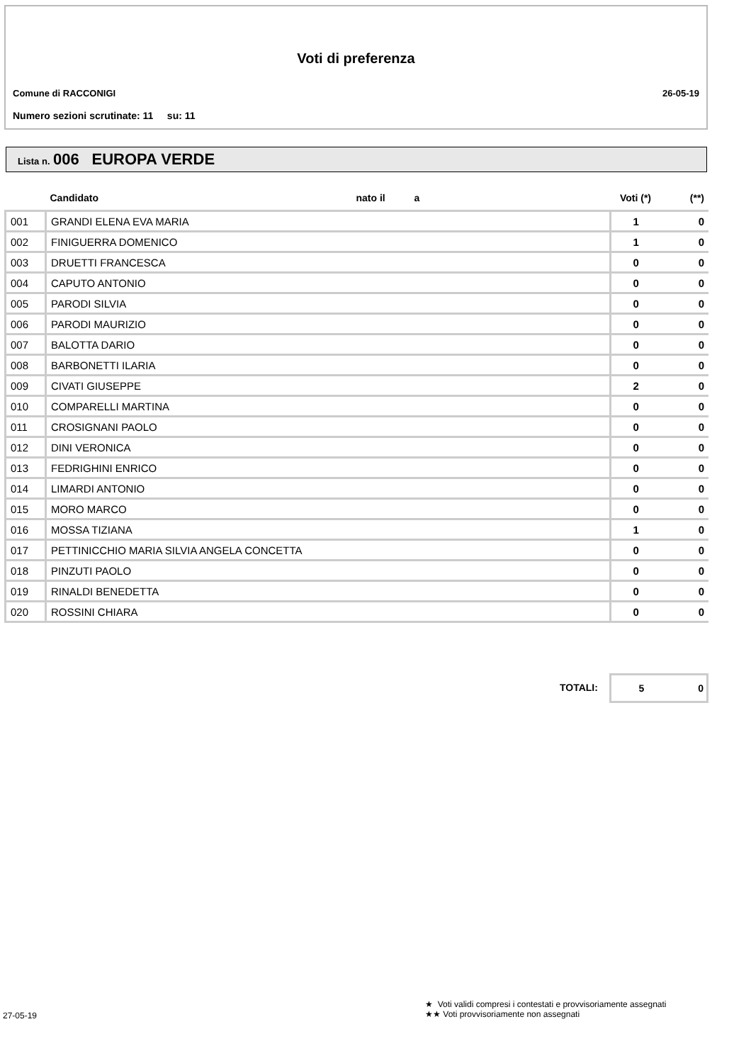Voti di preferenza
Comune di RACCONIGI 26-05-19
Numero sezioni scrutinate: 11 su: 11
Lista n. 006 EUROPA VERDE
| | Candidato | nato il | a | Voti (*) | (**) |
| --- | --- | --- | --- | --- | --- |
| 001 | GRANDI ELENA EVA MARIA | | | 1 | 0 |
| 002 | FINIGUERRA DOMENICO | | | 1 | 0 |
| 003 | DRUETTI FRANCESCA | | | 0 | 0 |
| 004 | CAPUTO ANTONIO | | | 0 | 0 |
| 005 | PARODI SILVIA | | | 0 | 0 |
| 006 | PARODI MAURIZIO | | | 0 | 0 |
| 007 | BALOTTA DARIO | | | 0 | 0 |
| 008 | BARBONETTI ILARIA | | | 0 | 0 |
| 009 | CIVATI GIUSEPPE | | | 2 | 0 |
| 010 | COMPARELLI MARTINA | | | 0 | 0 |
| 011 | CROSIGNANI PAOLO | | | 0 | 0 |
| 012 | DINI VERONICA | | | 0 | 0 |
| 013 | FEDRIGHINI ENRICO | | | 0 | 0 |
| 014 | LIMARDI ANTONIO | | | 0 | 0 |
| 015 | MORO MARCO | | | 0 | 0 |
| 016 | MOSSA TIZIANA | | | 1 | 0 |
| 017 | PETTINICCHIO MARIA SILVIA ANGELA CONCETTA | | | 0 | 0 |
| 018 | PINZUTI PAOLO | | | 0 | 0 |
| 019 | RINALDI BENEDETTA | | | 0 | 0 |
| 020 | ROSSINI CHIARA | | | 0 | 0 |
TOTALI:
5 0
27-05-19
★ Voti validi compresi i contestati e provvisoriamente assegnati
★★ Voti provvisoriamente non assegnati